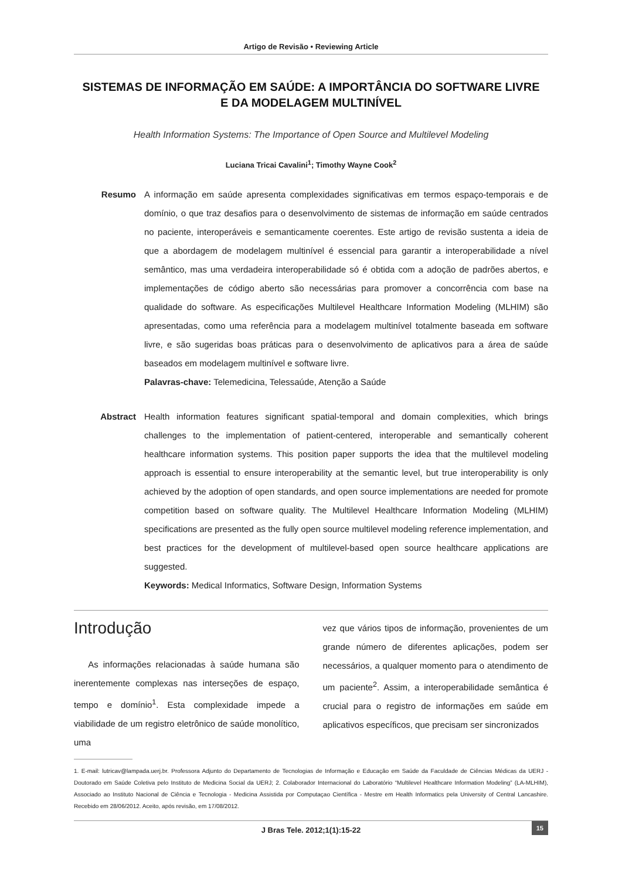Artigo de Revisão • Reviewing Article
SISTEMAS DE INFORMAÇÃO EM SAÚDE: A IMPORTÂNCIA DO SOFTWARE LIVRE
E DA MODELAGEM MULTINÍVEL
Health Information Systems: The Importance of Open Source and Multilevel Modeling
Luciana Tricai Cavalini<sup>1</sup>; Timothy Wayne Cook<sup>2</sup>
Resumo
A informação em saúde apresenta complexidades significativas em termos espaço-temporais e de domínio, o que traz desafios para o desenvolvimento de sistemas de informação em saúde centrados no paciente, interoperáveis e semanticamente coerentes. Este artigo de revisão sustenta a ideia de que a abordagem de modelagem multinível é essencial para garantir a interoperabilidade a nível semântico, mas uma verdadeira interoperabilidade só é obtida com a adoção de padrões abertos, e implementações de código aberto são necessárias para promover a concorrência com base na qualidade do software. As especificações Multilevel Healthcare Information Modeling (MLHIM) são apresentadas, como uma referência para a modelagem multinível totalmente baseada em software livre, e são sugeridas boas práticas para o desenvolvimento de aplicativos para a área de saúde baseados em modelagem multinível e software livre.
Palavras-chave: Telemedicina, Telessaúde, Atenção a Saúde
Abstract
Health information features significant spatial-temporal and domain complexities, which brings challenges to the implementation of patient-centered, interoperable and semantically coherent healthcare information systems. This position paper supports the idea that the multilevel modeling approach is essential to ensure interoperability at the semantic level, but true interoperability is only achieved by the adoption of open standards, and open source implementations are needed for promote competition based on software quality. The Multilevel Healthcare Information Modeling (MLHIM) specifications are presented as the fully open source multilevel modeling reference implementation, and best practices for the development of multilevel-based open source healthcare applications are suggested.
Keywords: Medical Informatics, Software Design, Information Systems
Introdução
As informações relacionadas à saúde humana são inerentemente complexas nas interseções de espaço, tempo e domínio<sup>1</sup>. Esta complexidade impede a viabilidade de um registro eletrônico de saúde monolítico, uma
vez que vários tipos de informação, provenientes de um grande número de diferentes aplicações, podem ser necessários, a qualquer momento para o atendimento de um paciente<sup>2</sup>. Assim, a interoperabilidade semântica é crucial para o registro de informações em saúde em aplicativos específicos, que precisam ser sincronizados
1. E-mail: lutricav@lampada.uerj.br. Professora Adjunto do Departamento de Tecnologias de Informação e Educação em Saúde da Faculdade de Ciências Médicas da UERJ - Doutorado em Saúde Coletiva pelo Instituto de Medicina Social da UERJ; 2. Colaborador Internacional do Laboratório “Multilevel Healthcare Information Modeling” (LA-MLHIM), Associado ao Instituto Nacional de Ciência e Tecnologia - Medicina Assistida por Computaçao Científica - Mestre em Health Informatics pela University of Central Lancashire. Recebido em 28/06/2012. Aceito, após revisão, em 17/08/2012.
J Bras Tele. 2012;1(1):15-22
15